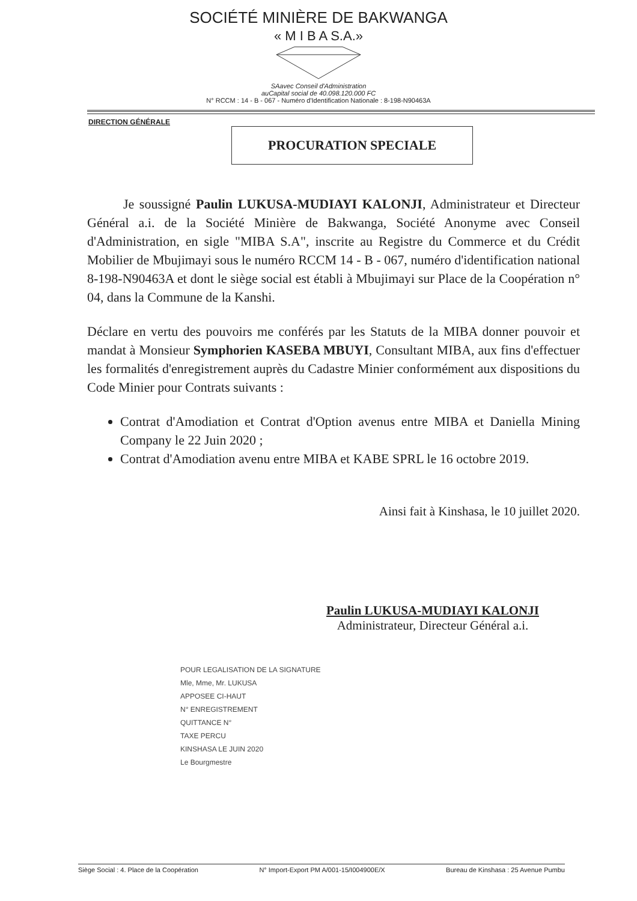SOCIÉTÉ MINIÈRE DE BAKWANGA
« M I B A S.A.»
SAavec Conseil d'Administration
auCapital social de 40.098.120.000 FC
N° RCCM : 14 - B - 067 - Numéro d'Identification Nationale : 8-198-N90463A
DIRECTION GÉNÉRALE
PROCURATION SPECIALE
Je soussigné Paulin LUKUSA-MUDIAYI KALONJI, Administrateur et Directeur Général a.i. de la Société Minière de Bakwanga, Société Anonyme avec Conseil d'Administration, en sigle "MIBA S.A", inscrite au Registre du Commerce et du Crédit Mobilier de Mbujimayi sous le numéro RCCM 14 - B - 067, numéro d'identification national 8-198-N90463A et dont le siège social est établi à Mbujimayi sur Place de la Coopération n° 04, dans la Commune de la Kanshi.
Déclare en vertu des pouvoirs me conférés par les Statuts de la MIBA donner pouvoir et mandat à Monsieur Symphorien KASEBA MBUYI, Consultant MIBA, aux fins d'effectuer les formalités d'enregistrement auprès du Cadastre Minier conformément aux dispositions du Code Minier pour Contrats suivants :
Contrat d'Amodiation et Contrat d'Option avenus entre MIBA et Daniella Mining Company le 22 Juin 2020 ;
Contrat d'Amodiation avenu entre MIBA et KABE SPRL le 16 octobre 2019.
Ainsi fait à Kinshasa, le 10 juillet 2020.
Paulin LUKUSA-MUDIAYI KALONJI
Administrateur, Directeur Général a.i.
POUR LEGALISATION DE LA SIGNATURE
Mle, Mme, Mr. LUKUSA
APPOSEE CI-HAUT
N° ENREGISTREMENT
QUITTANCE N°
TAXE PERCU
KINSHASA LE JUIN 2020
Le Bourgmestre
Siège Social : 4. Place de la Coopération N° Import-Export PM A/001-15/I004900E/X Bureau de Kinshasa : 25 Avenue Pumbu